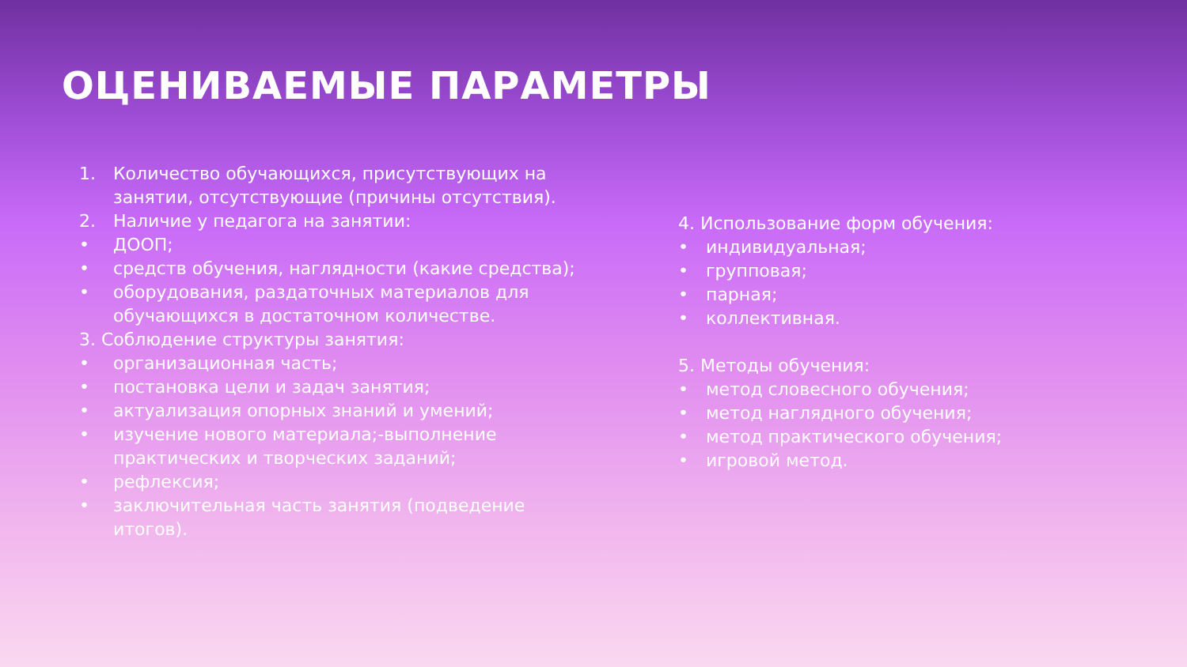ОЦЕНИВАЕМЫЕ ПАРАМЕТРЫ
1. Количество обучающихся, присутствующих на занятии, отсутствующие (причины отсутствия).
2. Наличие у педагога на занятии:
• ДООП;
• средств обучения, наглядности (какие средства);
• оборудования, раздаточных материалов для обучающихся в достаточном количестве.
3. Соблюдение структуры занятия:
• организационная часть;
• постановка цели и задач занятия;
• актуализация опорных знаний и умений;
• изучение нового материала;-выполнение практических и творческих заданий;
• рефлексия;
• заключительная часть занятия (подведение итогов).
4. Использование форм обучения:
• индивидуальная;
• групповая;
• парная;
• коллективная.
5. Методы обучения:
• метод словесного обучения;
• метод наглядного обучения;
• метод практического обучения;
• игровой метод.